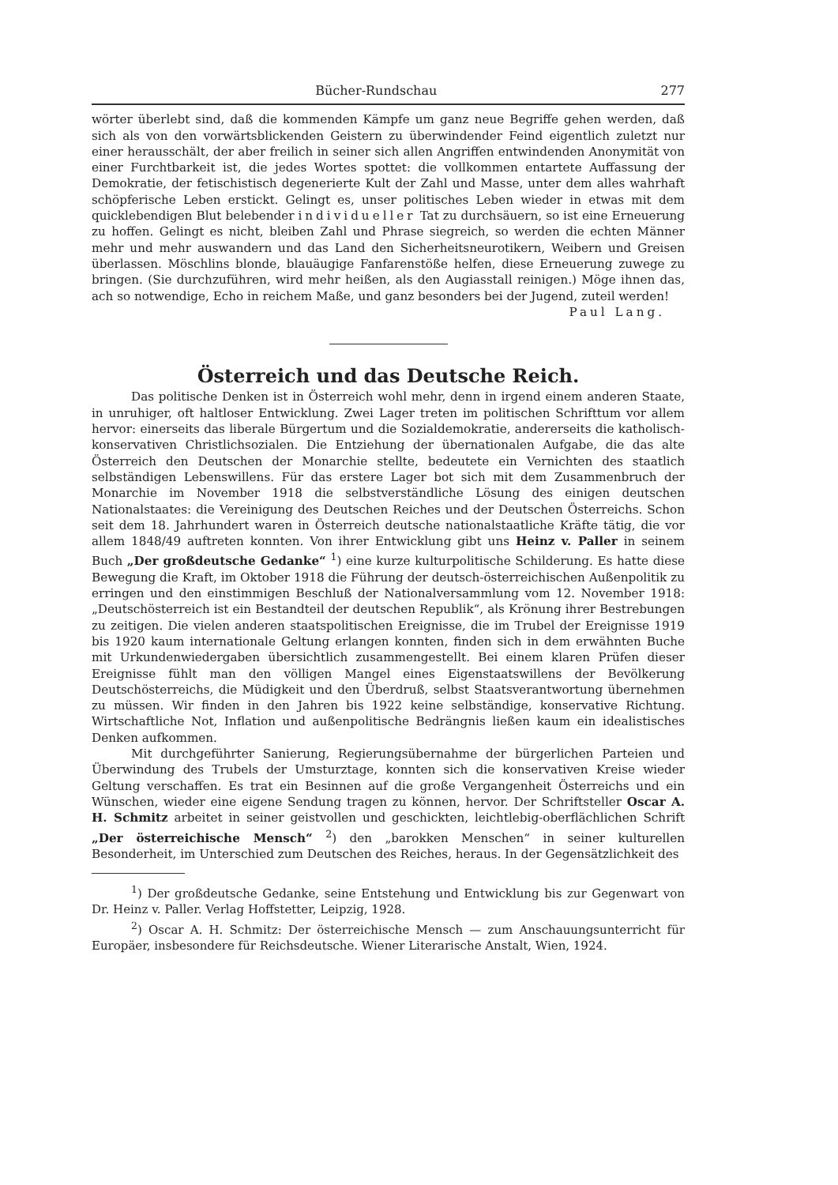Bücher-Rundschau 277
wörter überlebt sind, daß die kommenden Kämpfe um ganz neue Begriffe gehen werden, daß sich als von den vorwärtsblickenden Geistern zu überwindender Feind eigentlich zuletzt nur einer herausschält, der aber freilich in seiner sich allen Angriffen entwindenden Anonymität von einer Furchtbarkeit ist, die jedes Wortes spottet: die vollkommen entartete Auffassung der Demokratie, der fetischistisch degenerierte Kult der Zahl und Masse, unter dem alles wahrhaft schöpferische Leben erstickt. Gelingt es, unser politisches Leben wieder in etwas mit dem quicklebendigen Blut belebender individueller Tat zu durchsäuern, so ist eine Erneuerung zu hoffen. Gelingt es nicht, bleiben Zahl und Phrase siegreich, so werden die echten Männer mehr und mehr auswandern und das Land den Sicherheitsneurotikern, Weibern und Greisen überlassen. Möschlins blonde, blauäugige Fanfarenstöße helfen, diese Erneuerung zuwege zu bringen. (Sie durchzuführen, wird mehr heißen, als den Augiasstall reinigen.) Möge ihnen das, ach so notwendige, Echo in reichem Maße, und ganz besonders bei der Jugend, zuteil werden! Paul Lang.
Österreich und das Deutsche Reich.
Das politische Denken ist in Österreich wohl mehr, denn in irgend einem anderen Staate, in unruhiger, oft haltloser Entwicklung. Zwei Lager treten im politischen Schrifttum vor allem hervor: einerseits das liberale Bürgertum und die Sozialdemokratie, andererseits die katholisch-konservativen Christlichsozialen. Die Entziehung der übernationalen Aufgabe, die das alte Österreich den Deutschen der Monarchie stellte, bedeutete ein Vernichten des staatlich selbständigen Lebenswillens. Für das erstere Lager bot sich mit dem Zusammenbruch der Monarchie im November 1918 die selbstverständliche Lösung des einigen deutschen Nationalstaates: die Vereinigung des Deutschen Reiches und der Deutschen Österreichs. Schon seit dem 18. Jahrhundert waren in Österreich deutsche nationalstaatliche Kräfte tätig, die vor allem 1848/49 auftreten konnten. Von ihrer Entwicklung gibt uns Heinz v. Paller in seinem Buch „Der großdeutsche Gedanke“ <sup>1</sup>) eine kurze kulturpolitische Schilderung. Es hatte diese Bewegung die Kraft, im Oktober 1918 die Führung der deutsch-österreichischen Außenpolitik zu erringen und den einstimmigen Beschluß der Nationalversammlung vom 12. November 1918: „Deutschösterreich ist ein Bestandteil der deutschen Republik“, als Krönung ihrer Bestrebungen zu zeitigen. Die vielen anderen staatspolitischen Ereignisse, die im Trubel der Ereignisse 1919 bis 1920 kaum internationale Geltung erlangen konnten, finden sich in dem erwähnten Buche mit Urkundenwiedergaben übersichtlich zusammengestellt. Bei einem klaren Prüfen dieser Ereignisse fühlt man den völligen Mangel eines Eigenstaatswillens der Bevölkerung Deutschösterreichs, die Müdigkeit und den Überdruß, selbst Staatsverantwortung übernehmen zu müssen. Wir finden in den Jahren bis 1922 keine selbständige, konservative Richtung. Wirtschaftliche Not, Inflation und außenpolitische Bedrängnis ließen kaum ein idealistisches Denken aufkommen.
Mit durchgeführter Sanierung, Regierungsübernahme der bürgerlichen Parteien und Überwindung des Trubels der Umsturztage, konnten sich die konservativen Kreise wieder Geltung verschaffen. Es trat ein Besinnen auf die große Vergangenheit Österreichs und ein Wünschen, wieder eine eigene Sendung tragen zu können, hervor. Der Schriftsteller Oscar A. H. Schmitz arbeitet in seiner geistvollen und geschickten, leichtlebig-oberflächlichen Schrift „Der österreichische Mensch“ <sup>2</sup>) den „barokken Menschen“ in seiner kulturellen Besonderheit, im Unterschied zum Deutschen des Reiches, heraus. In der Gegensätzlichkeit des
<sup>1</sup>) Der großdeutsche Gedanke, seine Entstehung und Entwicklung bis zur Gegenwart von Dr. Heinz v. Paller. Verlag Hoffstetter, Leipzig, 1928.
<sup>2</sup>) Oscar A. H. Schmitz: Der österreichische Mensch — zum Anschauungsunterricht für Europäer, insbesondere für Reichsdeutsche. Wiener Literarische Anstalt, Wien, 1924.